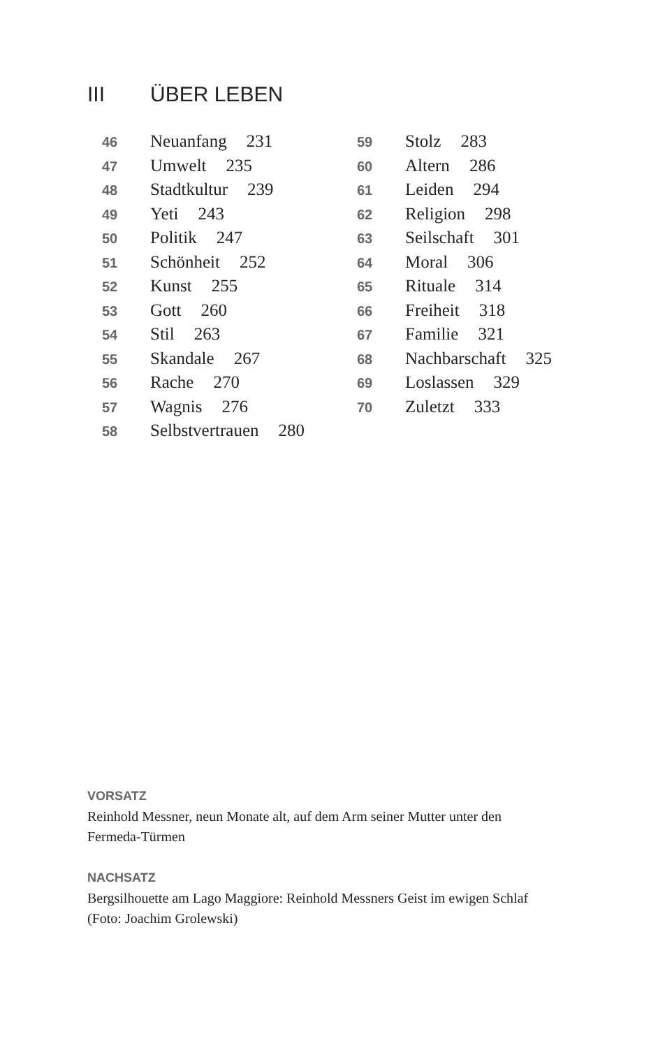III ÜBER LEBEN
46 Neuanfang 231
47 Umwelt 235
48 Stadtkultur 239
49 Yeti 243
50 Politik 247
51 Schönheit 252
52 Kunst 255
53 Gott 260
54 Stil 263
55 Skandale 267
56 Rache 270
57 Wagnis 276
58 Selbstvertrauen 280
59 Stolz 283
60 Altern 286
61 Leiden 294
62 Religion 298
63 Seilschaft 301
64 Moral 306
65 Rituale 314
66 Freiheit 318
67 Familie 321
68 Nachbarschaft 325
69 Loslassen 329
70 Zuletzt 333
VORSATZ
Reinhold Messner, neun Monate alt, auf dem Arm seiner Mutter unter den Fermeda-Türmen
NACHSATZ
Bergsilhouette am Lago Maggiore: Reinhold Messners Geist im ewigen Schlaf (Foto: Joachim Grolewski)